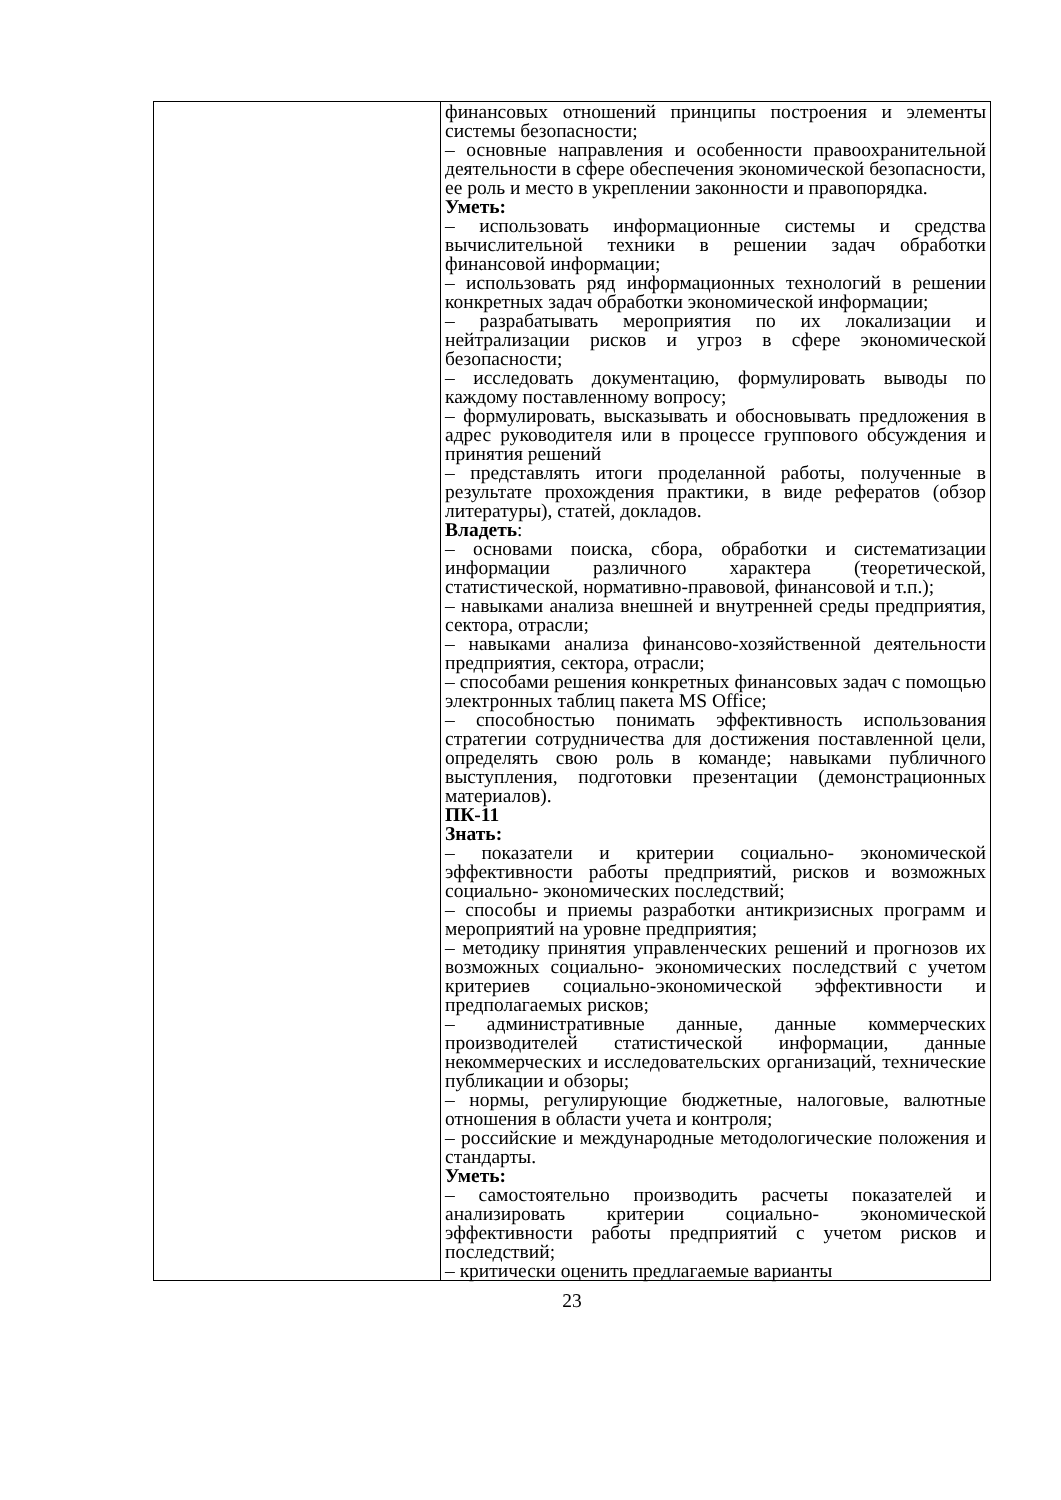| | финансовых отношений принципы построения и элементы системы безопасности; – основные направления и особенности правоохранительной деятельности в сфере обеспечения экономической безопасности, ее роль и место в укреплении законности и правопорядка. Уметь: – использовать информационные системы и средства вычислительной техники в решении задач обработки финансовой информации; – использовать ряд информационных технологий в решении конкретных задач обработки экономической информации; – разрабатывать мероприятия по их локализации и нейтрализации рисков и угроз в сфере экономической безопасности; – исследовать документацию, формулировать выводы по каждому поставленному вопросу; – формулировать, высказывать и обосновывать предложения в адрес руководителя или в процессе группового обсуждения и принятия решений – представлять итоги проделанной работы, полученные в результате прохождения практики, в виде рефератов (обзор литературы), статей, докладов. Владеть : – основами поиска, сбора, обработки и систематизации информации различного характера (теоретической, статистической, нормативно-правовой, финансовой и т.п.); – навыками анализа внешней и внутренней среды предприятия, сектора, отрасли; – навыками анализа финансово-хозяйственной деятельности предприятия, сектора, отрасли; – способами решения конкретных финансовых задач с помощью электронных таблиц пакета MS Office; – способностью понимать эффективность использования стратегии сотрудничества для достижения поставленной цели, определять свою роль в команде; навыками публичного выступления, подготовки презентации (демонстрационных материалов). ПК-11 Знать: – показатели и критерии социально- экономической эффективности работы предприятий, рисков и возможных социально- экономических последствий; – способы и приемы разработки антикризисных программ и мероприятий на уровне предприятия; – методику принятия управленческих решений и прогнозов их возможных социально- экономических последствий с учетом критериев социально-экономической эффективности и предполагаемых рисков; – административные данные, данные коммерческих производителей статистической информации, данные некоммерческих и исследовательских организаций, технические публикации и обзоры; – нормы, регулирующие бюджетные, налоговые, валютные отношения в области учета и контроля; – российские и международные методологические положения и стандарты. Уметь: – самостоятельно производить расчеты показателей и анализировать критерии социально- экономической эффективности работы предприятий с учетом рисков и последствий; – критически оценить предлагаемые варианты |
23